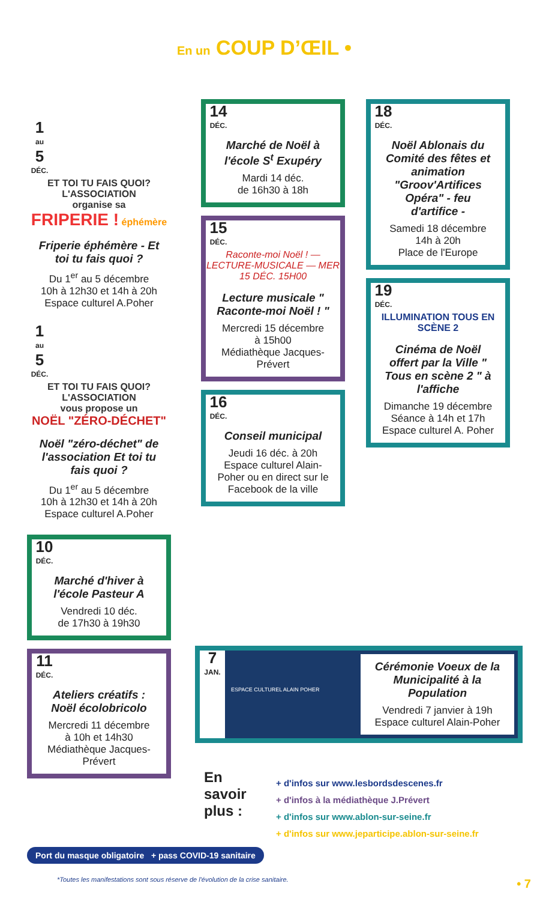En un COUP D’ŒIL •
1
au
5
DÉC.
ET TOI TU FAIS QUOI? L'ASSOCIATION
organise sa
FRIPERIE ! éphémère
Friperie éphémère - Et toi tu fais quoi ?
Du 1<sup>er</sup> au 5 décembre
10h à 12h30 et 14h à 20h
Espace culturel A.Poher
1
au
5
DÉC.
ET TOI TU FAIS QUOI? L'ASSOCIATION
vous propose un
NOËL "ZÉRO-DÉCHET"
Noël "zéro-déchet" de l'association Et toi tu fais quoi ?
Du 1<sup>er</sup> au 5 décembre
10h à 12h30 et 14h à 20h
Espace culturel A.Poher
10
DÉC.
Marché d'hiver à l'école Pasteur A
Vendredi 10 déc.
de 17h30 à 19h30
11
DÉC.
Ateliers créatifs : Noël écolobricolo
Mercredi 11 décembre
à 10h et 14h30
Médiathèque Jacques-Prévert
14
DÉC.
Marché de Noël à l'école S<sup>t</sup> Exupéry
Mardi 14 déc.
de 16h30 à 18h
15
DÉC.
Raconte-moi Noël ! — LECTURE-MUSICALE — MER 15 DÉC. 15H00
Lecture musicale " Raconte-moi Noël ! "
Mercredi 15 décembre
à 15h00
Médiathèque Jacques-Prévert
16
DÉC.
Conseil municipal
Jeudi 16 déc. à 20h
Espace culturel Alain-Poher ou en direct sur le Facebook de la ville
18
DÉC.
Noël Ablonais du Comité des fêtes et animation "Groov'Artifices Opéra" - feu d'artifice -
Samedi 18 décembre
14h à 20h
Place de l'Europe
19
DÉC.
ILLUMINATION TOUS EN SCÈNE 2
Cinéma de Noël offert par la Ville " Tous en scène 2 " à l'affiche
Dimanche 19 décembre
Séance à 14h et 17h
Espace culturel A. Poher
7
JAN.
ESPACE CULTUREL ALAIN POHER
Cérémonie Voeux de la Municipalité à la Population
Vendredi 7 janvier à 19h
Espace culturel Alain-Poher
En
savoir
plus :
+ d'infos sur www.lesbordsdescenes.fr
+ d'infos à la médiathèque J.Prévert
+ d'infos sur www.ablon-sur-seine.fr
+ d'infos sur www.jeparticipe.ablon-sur-seine.fr
Port du masque obligatoire + pass COVID-19 sanitaire
*Toutes les manifestations sont sous réserve de l'évolution de la crise sanitaire.
• 7